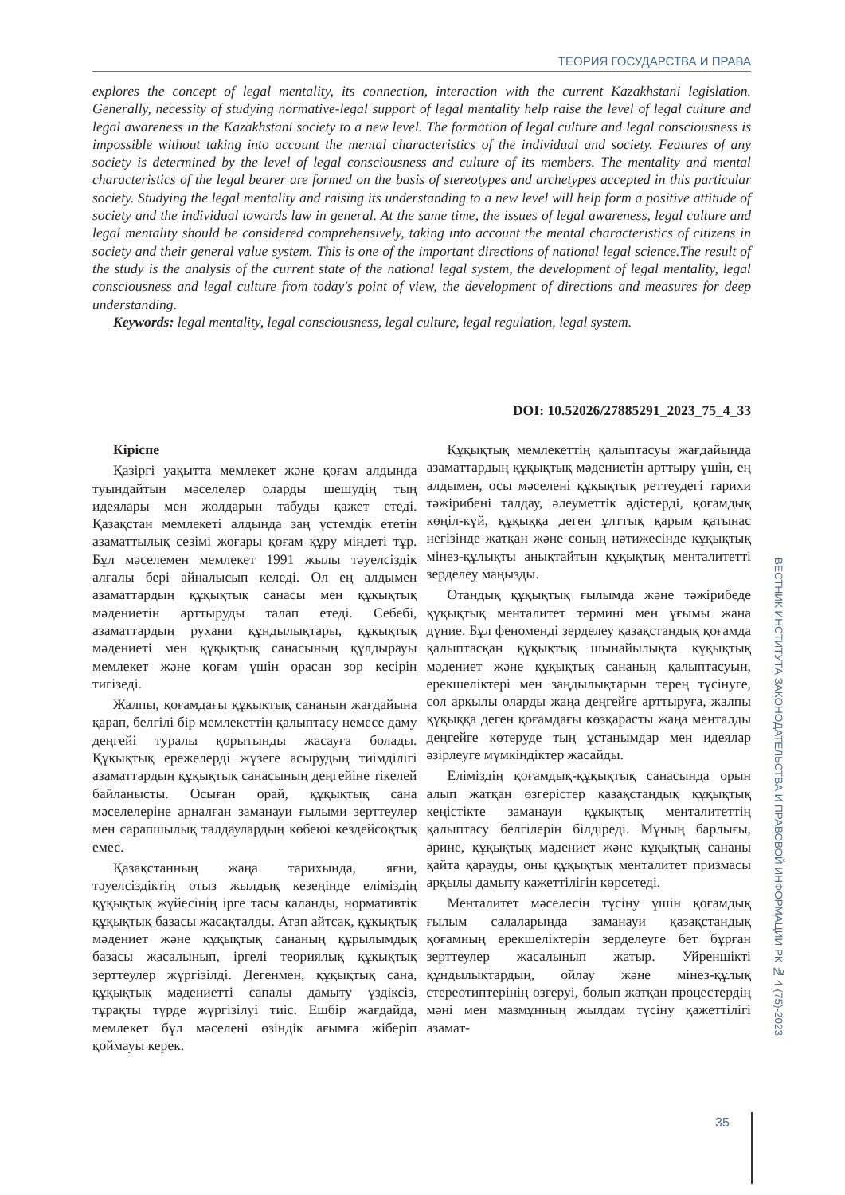ТЕОРИЯ ГОСУДАРСТВА И ПРАВА
explores the concept of legal mentality, its connection, interaction with the current Kazakhstani legislation. Generally, necessity of studying normative-legal support of legal mentality help raise the level of legal culture and legal awareness in the Kazakhstani society to a new level. The formation of legal culture and legal consciousness is impossible without taking into account the mental characteristics of the individual and society. Features of any society is determined by the level of legal consciousness and culture of its members. The mentality and mental characteristics of the legal bearer are formed on the basis of stereotypes and archetypes accepted in this particular society. Studying the legal mentality and raising its understanding to a new level will help form a positive attitude of society and the individual towards law in general. At the same time, the issues of legal awareness, legal culture and legal mentality should be considered comprehensively, taking into account the mental characteristics of citizens in society and their general value system. This is one of the important directions of national legal science.The result of the study is the analysis of the current state of the national legal system, the development of legal mentality, legal consciousness and legal culture from today's point of view, the development of directions and measures for deep understanding.
Keywords: legal mentality, legal consciousness, legal culture, legal regulation, legal system.
DOI: 10.52026/27885291_2023_75_4_33
Кіріспе
Қазіргі уақытта мемлекет және қоғам алдында туындайтын мәселелер оларды шешудің тың идеялары мен жолдарын табуды қажет етеді. Қазақстан мемлекеті алдында заң үстемдік ететін азаматтылық сезімі жоғары қоғам құру міндеті тұр. Бұл мәселемен мемлекет 1991 жылы тәуелсіздік алғалы бері айналысып келеді. Ол ең алдымен азаматтардың құқықтық санасы мен құқықтық мәдениетін арттыруды талап етеді. Себебі, азаматтардың рухани құндылықтары, құқықтық мәдениеті мен құқықтық санасының құлдырауы мемлекет және қоғам үшін орасан зор кесірін тигізеді.
Жалпы, қоғамдағы құқықтық сананың жағдайына қарап, белгілі бір мемлекеттің қалыптасу немесе даму деңгейі туралы қорытынды жасауға болады. Құқықтық ережелерді жүзеге асырудың тиімділігі азаматтардың құқықтық санасының деңгейіне тікелей байланысты. Осыған орай, құқықтық сана мәселелеріне арналған заманауи ғылыми зерттеулер мен сарапшылық талдаулардың көбеюі кездейсоқтық емес.
Қазақстанның жаңа тарихында, яғни, тәуелсіздіктің отыз жылдық кезеңінде еліміздің құқықтық жүйесінің ірге тасы қаланды, нормативтік құқықтық базасы жасақталды. Атап айтсақ, құқықтық мәдениет және құқықтық сананың құрылымдық базасы жасалынып, іргелі теориялық құқықтық зерттеулер жүргізілді. Дегенмен, құқықтық сана, құқықтық мәдениетті сапалы дамыту үздіксіз, тұрақты түрде жүргізілуі тиіс. Ешбір жағдайда, мемлекет бұл мәселені өзіндік ағымға жіберіп қоймауы керек.
Құқықтық мемлекеттің қалыптасуы жағдайында азаматтардың құқықтық мәдениетін арттыру үшін, ең алдымен, осы мәселені құқықтық реттеудегі тарихи тәжірибені талдау, әлеуметтік әдістерді, қоғамдық көңіл-күй, құқыққа деген ұлттық қарым қатынас негізінде жатқан және соның нәтижесінде құқықтық мінез-құлықты анықтайтын құқықтық менталитетті зерделеу маңызды.
Отандық құқықтық ғылымда және тәжірибеде құқықтық менталитет термині мен ұғымы жана дүние. Бұл феноменді зерделеу қазақстандық қоғамда қалыптасқан құқықтық шынайылықта құқықтық мәдениет және құқықтық сананың қалыптасуын, ерекшеліктері мен заңдылықтарын терең түсінуге, сол арқылы оларды жаңа деңгейге арттыруға, жалпы құқыққа деген қоғамдағы көзқарасты жаңа менталды деңгейге көтеруде тың ұстанымдар мен идеялар әзірлеуге мүмкіндіктер жасайды.
Еліміздің қоғамдық-құқықтық санасында орын алып жатқан өзгерістер қазақстандық құқықтық кеңістікте заманауи құқықтық менталитеттің қалыптасу белгілерін білдіреді. Мұның барлығы, әрине, құқықтық мәдениет және құқықтық сананы қайта қарауды, оны құқықтық менталитет призмасы арқылы дамыту қажеттілігін көрсетеді.
Менталитет мәселесін түсіну үшін қоғамдық ғылым салаларында заманауи қазақстандық қоғамның ерекшеліктерін зерделеуге бет бұрған зерттеулер жасалынып жатыр. Уйреншікті құндылықтардың, ойлау және мінез-құлық стереотиптерінің өзгеруі, болып жатқан процестердің мәні мен мазмұнның жылдам түсіну қажеттілігі азамат-
ВЕСТНИК ИНСТИТУТА ЗАКОНОДАТЕЛЬСТВА И ПРАВОВОЙ ИНФОРМАЦИИ РК № 4 (75)-2023
35